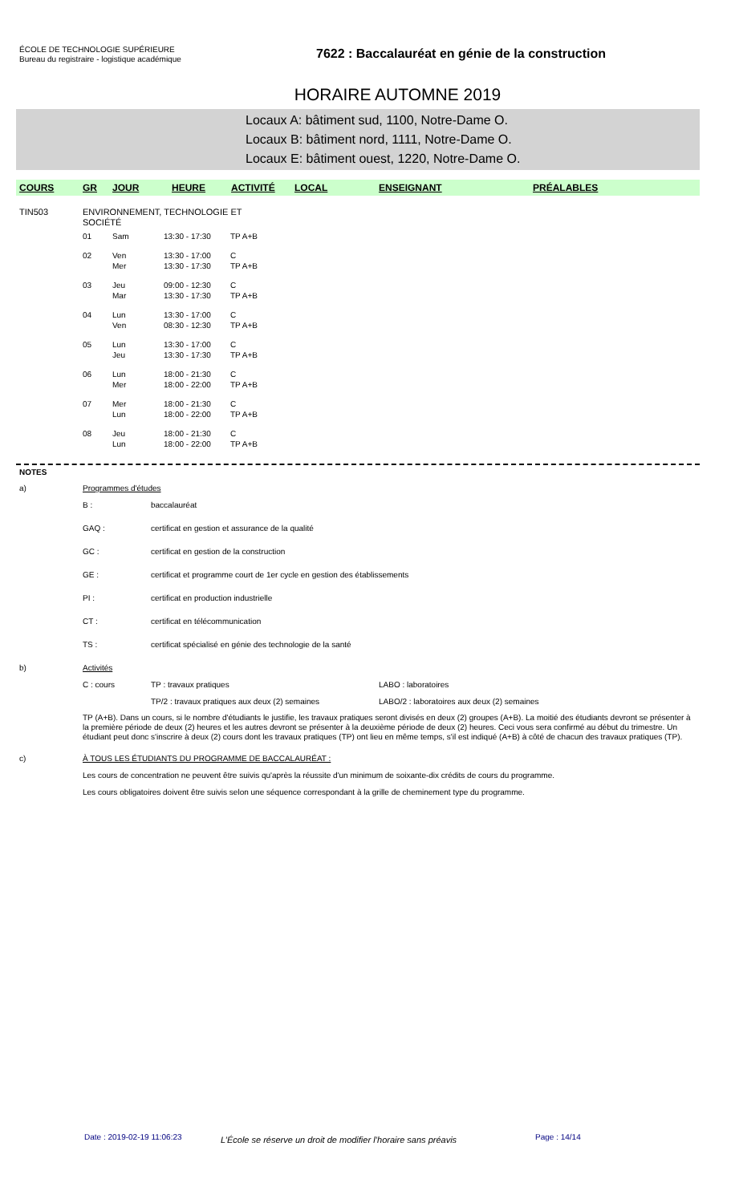ÉCOLE DE TECHNOLOGIE SUPÉRIEURE
Bureau du registraire - logistique académique
7622 : Baccalauréat en génie de la construction
HORAIRE AUTOMNE 2019
Locaux A: bâtiment sud, 1100, Notre-Dame O.
Locaux B: bâtiment nord, 1111, Notre-Dame O.
Locaux E: bâtiment ouest, 1220, Notre-Dame O.
COURS GR JOUR HEURE ACTIVITÉ LOCAL ENSEIGNANT PRÉALABLES
| TIN503 | ENVIRONNEMENT, TECHNOLOGIE ET SOCIÉTÉ | | | |
| | 01 | Sam | 13:30 - 17:30 | TP A+B |
| | 02 | Ven Mer | 13:30 - 17:00 13:30 - 17:30 | C TP A+B |
| | 03 | Jeu Mar | 09:00 - 12:30 13:30 - 17:30 | C TP A+B |
| | 04 | Lun Ven | 13:30 - 17:00 08:30 - 12:30 | C TP A+B |
| | 05 | Lun Jeu | 13:30 - 17:00 13:30 - 17:30 | C TP A+B |
| | 06 | Lun Mer | 18:00 - 21:30 18:00 - 22:00 | C TP A+B |
| | 07 | Mer Lun | 18:00 - 21:30 18:00 - 22:00 | C TP A+B |
| | 08 | Jeu Lun | 18:00 - 21:30 18:00 - 22:00 | C TP A+B |
NOTES
| a) | Programmes d'études | | |
| | B : | baccalauréat | |
| | GAQ : | certificat en gestion et assurance de la qualité | |
| | GC : | certificat en gestion de la construction | |
| | GE : | certificat et programme court de 1er cycle en gestion des établissements | |
| | PI : | certificat en production industrielle | |
| | CT : | certificat en télécommunication | |
| | TS : | certificat spécialisé en génie des technologie de la santé | |
| b) | Activités | | |
| | C : cours | TP : travaux pratiques | LABO : laboratoires |
| | | TP/2 : travaux pratiques aux deux (2) semaines | LABO/2 : laboratoires aux deux (2) semaines |
| | TP (A+B). Dans un cours, si le nombre d'étudiants le justifie, les travaux pratiques seront divisés en deux (2) groupes (A+B). La moitié des étudiants devront se présenter à la première période de deux (2) heures et les autres devront se présenter à la deuxième période de deux (2) heures. Ceci vous sera confirmé au début du trimestre. Un étudiant peut donc s'inscrire à deux (2) cours dont les travaux pratiques (TP) ont lieu en même temps, s'il est indiqué (A+B) à côté de chacun des travaux pratiques (TP). | | |
| c) | À TOUS LES ÉTUDIANTS DU PROGRAMME DE BACCALAURÉAT : | | |
| | Les cours de concentration ne peuvent être suivis qu'après la réussite d'un minimum de soixante-dix crédits de cours du programme. | | |
| | Les cours obligatoires doivent être suivis selon une séquence correspondant à la grille de cheminement type du programme. | | |
Date : 2019-02-19 11:06:23 L’École se réserve un droit de modifier l’horaire sans préavis Page : 14/14